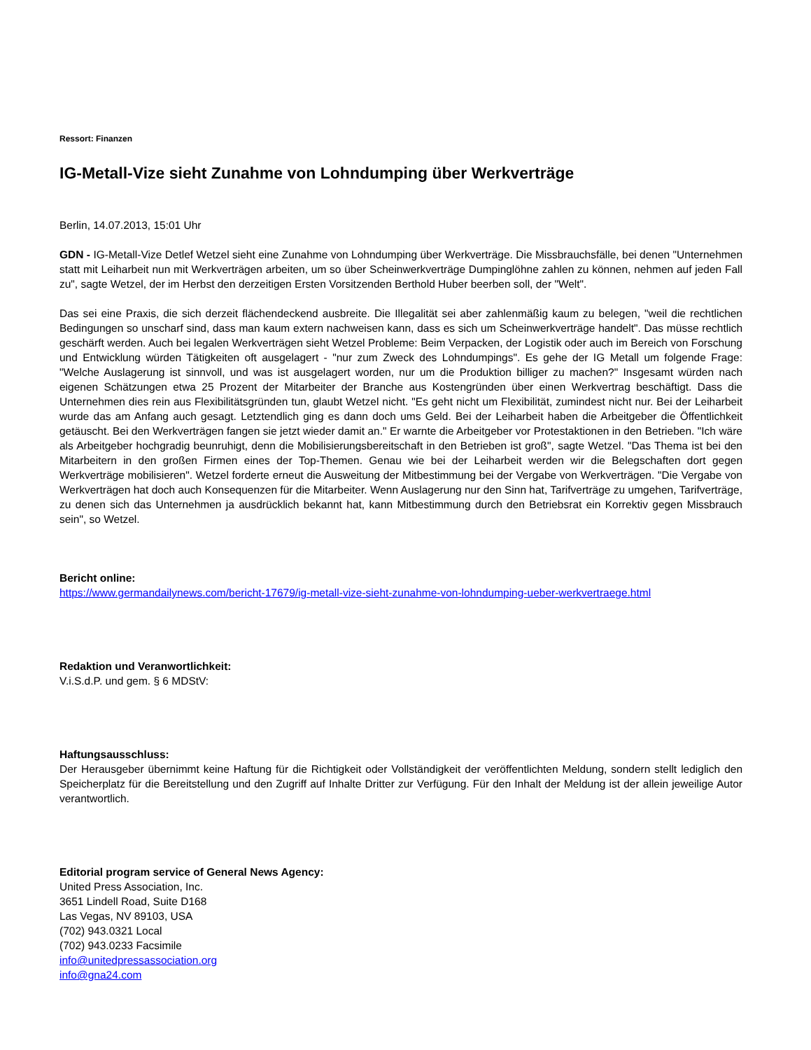Ressort: Finanzen
IG-Metall-Vize sieht Zunahme von Lohndumping über Werkverträge
Berlin, 14.07.2013, 15:01 Uhr
GDN - IG-Metall-Vize Detlef Wetzel sieht eine Zunahme von Lohndumping über Werkverträge. Die Missbrauchsfälle, bei denen "Unternehmen statt mit Leiharbeit nun mit Werkverträgen arbeiten, um so über Scheinwerkverträge Dumpinglöhne zahlen zu können, nehmen auf jeden Fall zu", sagte Wetzel, der im Herbst den derzeitigen Ersten Vorsitzenden Berthold Huber beerben soll, der "Welt".
Das sei eine Praxis, die sich derzeit flächendeckend ausbreite. Die Illegalität sei aber zahlenmäßig kaum zu belegen, "weil die rechtlichen Bedingungen so unscharf sind, dass man kaum extern nachweisen kann, dass es sich um Scheinwerkverträge handelt". Das müsse rechtlich geschärft werden. Auch bei legalen Werkverträgen sieht Wetzel Probleme: Beim Verpacken, der Logistik oder auch im Bereich von Forschung und Entwicklung würden Tätigkeiten oft ausgelagert - "nur zum Zweck des Lohndumpings". Es gehe der IG Metall um folgende Frage: "Welche Auslagerung ist sinnvoll, und was ist ausgelagert worden, nur um die Produktion billiger zu machen?" Insgesamt würden nach eigenen Schätzungen etwa 25 Prozent der Mitarbeiter der Branche aus Kostengründen über einen Werkvertrag beschäftigt. Dass die Unternehmen dies rein aus Flexibilitätsgründen tun, glaubt Wetzel nicht. "Es geht nicht um Flexibilität, zumindest nicht nur. Bei der Leiharbeit wurde das am Anfang auch gesagt. Letztendlich ging es dann doch ums Geld. Bei der Leiharbeit haben die Arbeitgeber die Öffentlichkeit getäuscht. Bei den Werkverträgen fangen sie jetzt wieder damit an." Er warnte die Arbeitgeber vor Protestaktionen in den Betrieben. "Ich wäre als Arbeitgeber hochgradig beunruhigt, denn die Mobilisierungsbereitschaft in den Betrieben ist groß", sagte Wetzel. "Das Thema ist bei den Mitarbeitern in den großen Firmen eines der Top-Themen. Genau wie bei der Leiharbeit werden wir die Belegschaften dort gegen Werkverträge mobilisieren". Wetzel forderte erneut die Ausweitung der Mitbestimmung bei der Vergabe von Werkverträgen. "Die Vergabe von Werkverträgen hat doch auch Konsequenzen für die Mitarbeiter. Wenn Auslagerung nur den Sinn hat, Tarifverträge zu umgehen, Tarifverträge, zu denen sich das Unternehmen ja ausdrücklich bekannt hat, kann Mitbestimmung durch den Betriebsrat ein Korrektiv gegen Missbrauch sein", so Wetzel.
Bericht online:
https://www.germandailynews.com/bericht-17679/ig-metall-vize-sieht-zunahme-von-lohndumping-ueber-werkvertraege.html
Redaktion und Veranwortlichkeit:
V.i.S.d.P. und gem. § 6 MDStV:
Haftungsausschluss:
Der Herausgeber übernimmt keine Haftung für die Richtigkeit oder Vollständigkeit der veröffentlichten Meldung, sondern stellt lediglich den Speicherplatz für die Bereitstellung und den Zugriff auf Inhalte Dritter zur Verfügung. Für den Inhalt der Meldung ist der allein jeweilige Autor verantwortlich.
Editorial program service of General News Agency:
United Press Association, Inc.
3651 Lindell Road, Suite D168
Las Vegas, NV 89103, USA
(702) 943.0321 Local
(702) 943.0233 Facsimile
info@unitedpressassociation.org
info@gna24.com